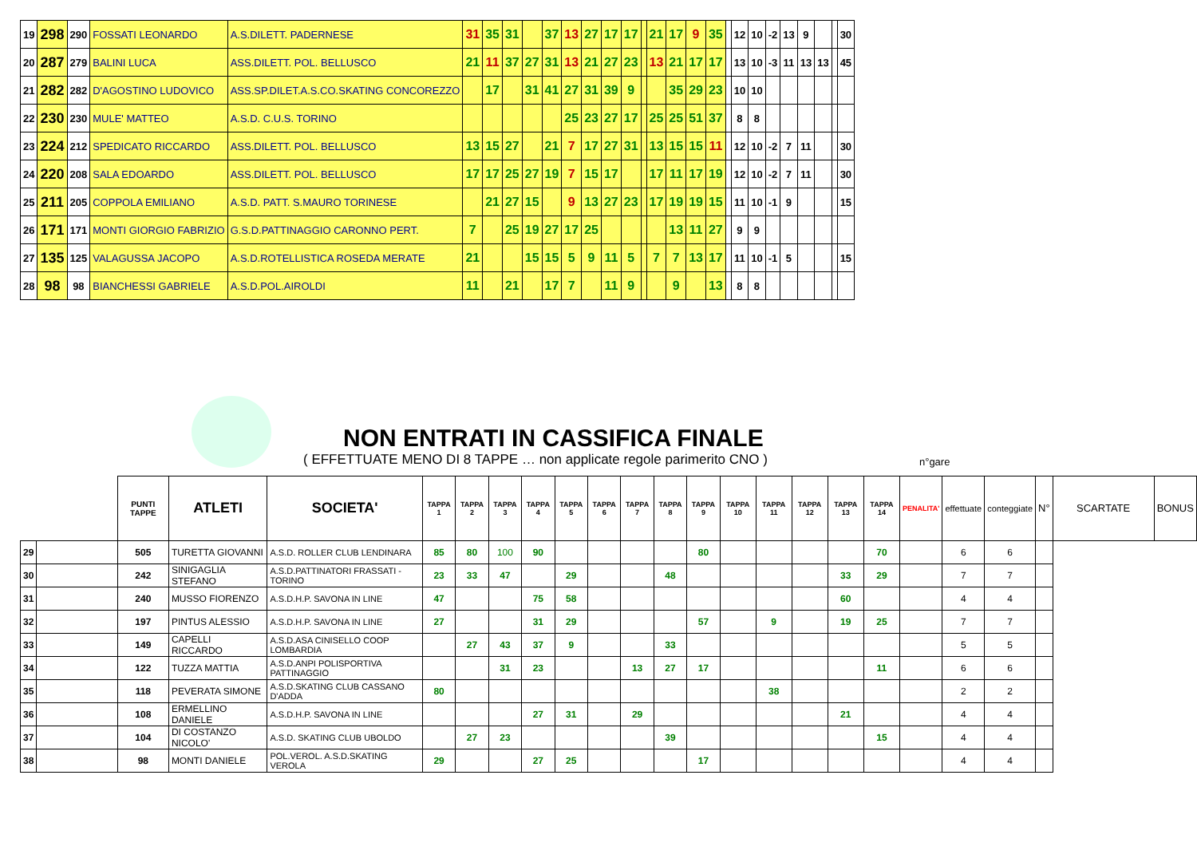| 19 | 298 | 290 | FOSSATI LEONARDO | A.S.DILETT. PADERNESE | 31 | 35 | 31 | | 37 | 13 | 27 | 17 | 17 | | 21 | 17 | 9 | 35 | | 12 | 10 | -2 | 13 | 9 | | | 30 |
| 20 | 287 | 279 | BALINI LUCA | ASS.DILETT. POL. BELLUSCO | 21 | 11 | 37 | 27 | 31 | 13 | 21 | 27 | 23 | | 13 | 21 | 17 | 17 | | 13 | 10 | -3 | 11 | 13 | 13 | | 45 |
| 21 | 282 | 282 | D'AGOSTINO LUDOVICO | ASS.SP.DILET.A.S.CO.SKATING CONCOREZZO | | 17 | | 31 | 41 | 27 | 31 | 39 | 9 | | | 35 | 29 | 23 | | 10 | 10 | | | | | | |
| 22 | 230 | 230 | MULE' MATTEO | A.S.D. C.U.S. TORINO | | | | | | 25 | 23 | 27 | 17 | | 25 | 25 | 51 | 37 | | 8 | 8 | | | | | | |
| 23 | 224 | 212 | SPEDICATO RICCARDO | ASS.DILETT. POL. BELLUSCO | 13 | 15 | 27 | | 21 | 7 | 17 | 27 | 31 | | 13 | 15 | 15 | 11 | | 12 | 10 | -2 | 7 | 11 | | | 30 |
| 24 | 220 | 208 | SALA EDOARDO | ASS.DILETT. POL. BELLUSCO | 17 | 17 | 25 | 27 | 19 | 7 | 15 | 17 | | | 17 | 11 | 17 | 19 | | 12 | 10 | -2 | 7 | 11 | | | 30 |
| 25 | 211 | 205 | COPPOLA EMILIANO | A.S.D. PATT. S.MAURO TORINESE | | 21 | 27 | 15 | | 9 | 13 | 27 | 23 | | 17 | 19 | 19 | 15 | | 11 | 10 | -1 | 9 | | | | 15 |
| 26 | 171 | 171 | MONTI GIORGIO FABRIZIO | G.S.D.PATTINAGGIO CARONNO PERT. | 7 | | 25 | 19 | 27 | 17 | 25 | | | | | 13 | 11 | 27 | | 9 | 9 | | | | | | |
| 27 | 135 | 125 | VALAGUSSA JACOPO | A.S.D.ROTELLISTICA ROSEDA MERATE | 21 | | | 15 | 15 | 5 | 9 | 11 | 5 | | 7 | 7 | 13 | 17 | | 11 | 10 | -1 | 5 | | | | 15 |
| 28 | 98 | 98 | BIANCHESSI GABRIELE | A.S.D.POL.AIROLDI | 11 | | 21 | | 17 | 7 | | 11 | 9 | | | 9 | | 13 | | 8 | 8 | | | | | | |
NON ENTRATI IN CASSIFICA FINALE
( EFFETTUATE MENO DI 8 TAPPE … non applicate regole parimerito CNO )
n°gare
| | | PUNTI TAPPE | ATLETI | SOCIETA' | TAPPA 1 | TAPPA 2 | TAPPA 3 | TAPPA 4 | TAPPA 5 | TAPPA 6 | TAPPA 7 | TAPPA 8 | TAPPA 9 | TAPPA 10 | TAPPA 11 | TAPPA 12 | TAPPA 13 | TAPPA 14 | PENALITA' | effettuate | conteggiate | N° | SCARTATE | BONUS |
| --- | --- | --- | --- | --- | --- | --- | --- | --- | --- | --- | --- | --- | --- | --- | --- | --- | --- | --- | --- | --- | --- | --- | --- | --- |
| 29 | | 505 | TURETTA GIOVANNI | A.S.D. ROLLER CLUB LENDINARA | 85 | 80 | 100 | 90 | | | | | 80 | | | | | 70 | | 6 | 6 | | | |
| 30 | | 242 | SINIGAGLIA STEFANO | A.S.D.PATTINATORI FRASSATI - TORINO | 23 | 33 | 47 | | 29 | | | 48 | | | | | 33 | 29 | | 7 | 7 | | | |
| 31 | | 240 | MUSSO FIORENZO | A.S.D.H.P. SAVONA IN LINE | 47 | | | 75 | 58 | | | | | | | | 60 | | | 4 | 4 | | | |
| 32 | | 197 | PINTUS ALESSIO | A.S.D.H.P. SAVONA IN LINE | 27 | | | 31 | 29 | | | | 57 | | 9 | | 19 | 25 | | 7 | 7 | | | |
| 33 | | 149 | CAPELLI RICCARDO | A.S.D.ASA CINISELLO COOP LOMBARDIA | | 27 | 43 | 37 | 9 | | | 33 | | | | | | | | 5 | 5 | | | |
| 34 | | 122 | TUZZA MATTIA | A.S.D.ANPI POLISPORTIVA PATTINAGGIO | | | 31 | 23 | | | 13 | 27 | 17 | | | | | 11 | | 6 | 6 | | | |
| 35 | | 118 | PEVERATA SIMONE | A.S.D.SKATING CLUB CASSANO D'ADDA | 80 | | | | | | | | | | 38 | | | | | 2 | 2 | | | |
| 36 | | 108 | ERMELLINO DANIELE | A.S.D.H.P. SAVONA IN LINE | | | | 27 | 31 | | 29 | | | | | | 21 | | | 4 | 4 | | | |
| 37 | | 104 | DI COSTANZO NICOLO' | A.S.D. SKATING CLUB UBOLDO | | 27 | 23 | | | | | 39 | | | | | | 15 | | 4 | 4 | | | |
| 38 | | 98 | MONTI DANIELE | POL.VEROL. A.S.D.SKATING VEROLA | 29 | | | 27 | 25 | | | | 17 | | | | | | | 4 | 4 | | | |